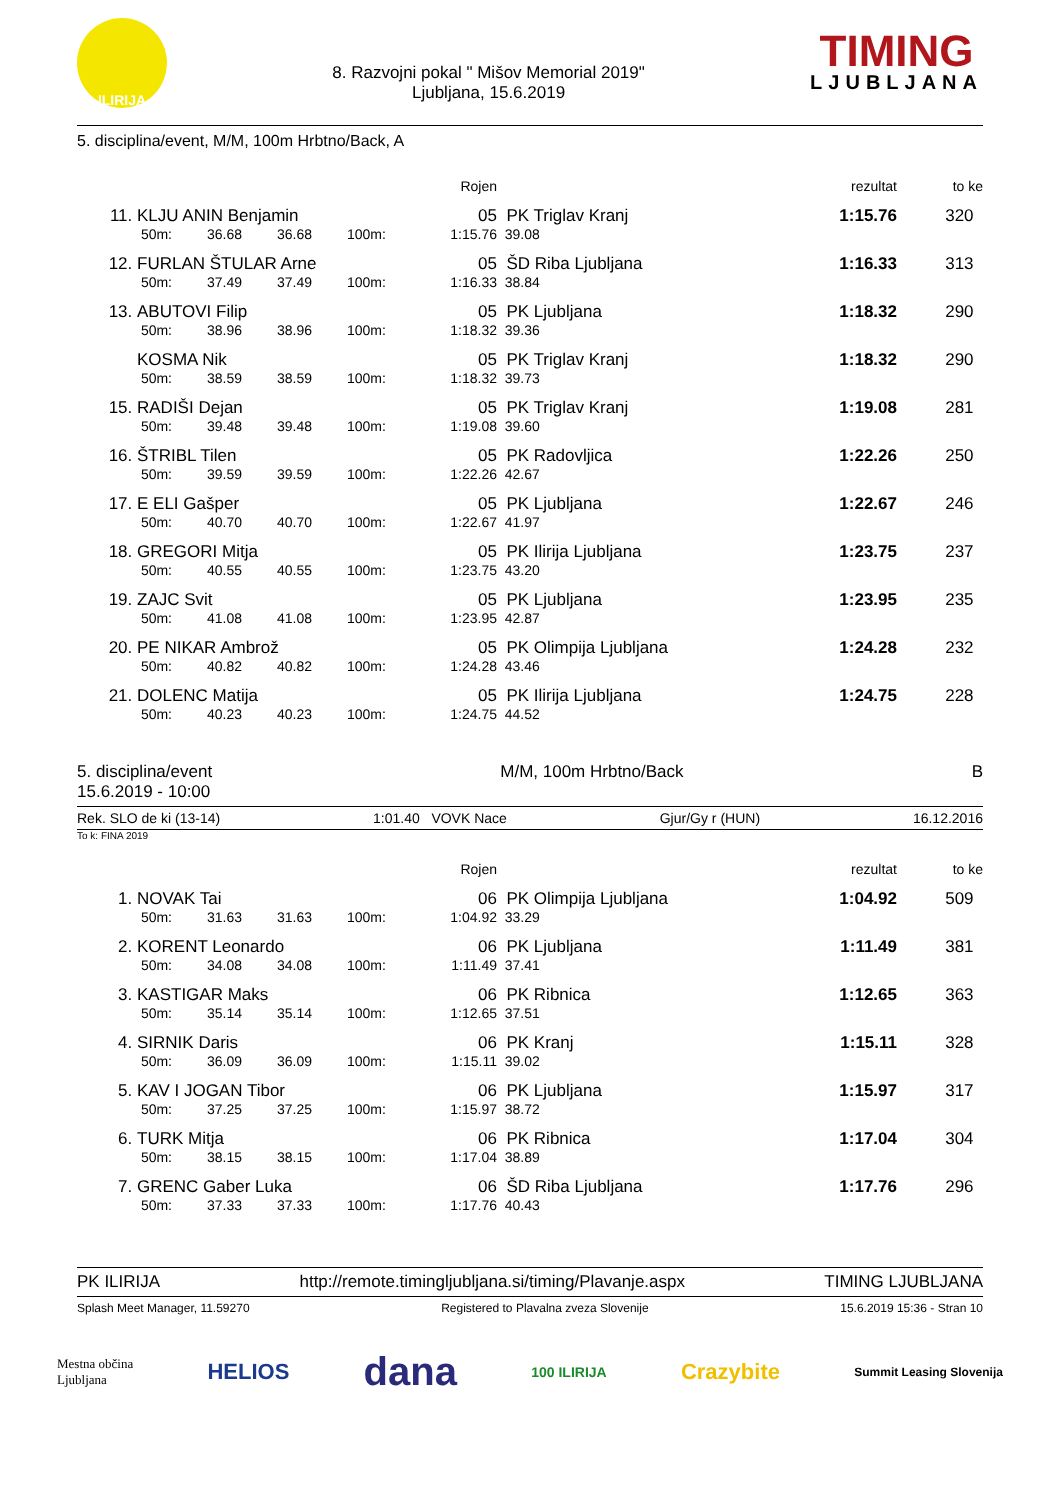ILIRIJA
8. Razvojni pokal " Mišov Memorial 2019"
Ljubljana, 15.6.2019
TIMING
LJUBLJANA
5. disciplina/event, M/M, 100m Hrbtno/Back, A
| | | | | | Rojen | | rezultat | to ke |
| --- | --- | --- | --- | --- | --- | --- | --- | --- |
| 11. | KLJU ANIN Benjamin | | | | 05 | PK Triglav Kranj | 1:15.76 | 320 |
| | 50m: | 36.68 | 36.68 | 100m: | 1:15.76 | 39.08 | | |
| 12. | FURLAN ŠTULAR Arne | | | | 05 | ŠD Riba Ljubljana | 1:16.33 | 313 |
| | 50m: | 37.49 | 37.49 | 100m: | 1:16.33 | 38.84 | | |
| 13. | ABUTOVI Filip | | | | 05 | PK Ljubljana | 1:18.32 | 290 |
| | 50m: | 38.96 | 38.96 | 100m: | 1:18.32 | 39.36 | | |
| | KOSMA Nik | | | | 05 | PK Triglav Kranj | 1:18.32 | 290 |
| | 50m: | 38.59 | 38.59 | 100m: | 1:18.32 | 39.73 | | |
| 15. | RADIŠI Dejan | | | | 05 | PK Triglav Kranj | 1:19.08 | 281 |
| | 50m: | 39.48 | 39.48 | 100m: | 1:19.08 | 39.60 | | |
| 16. | ŠTRIBL Tilen | | | | 05 | PK Radovljica | 1:22.26 | 250 |
| | 50m: | 39.59 | 39.59 | 100m: | 1:22.26 | 42.67 | | |
| 17. | E ELI Gašper | | | | 05 | PK Ljubljana | 1:22.67 | 246 |
| | 50m: | 40.70 | 40.70 | 100m: | 1:22.67 | 41.97 | | |
| 18. | GREGORI Mitja | | | | 05 | PK Ilirija Ljubljana | 1:23.75 | 237 |
| | 50m: | 40.55 | 40.55 | 100m: | 1:23.75 | 43.20 | | |
| 19. | ZAJC Svit | | | | 05 | PK Ljubljana | 1:23.95 | 235 |
| | 50m: | 41.08 | 41.08 | 100m: | 1:23.95 | 42.87 | | |
| 20. | PE NIKAR Ambrož | | | | 05 | PK Olimpija Ljubljana | 1:24.28 | 232 |
| | 50m: | 40.82 | 40.82 | 100m: | 1:24.28 | 43.46 | | |
| 21. | DOLENC Matija | | | | 05 | PK Ilirija Ljubljana | 1:24.75 | 228 |
| | 50m: | 40.23 | 40.23 | 100m: | 1:24.75 | 44.52 | | |
5. disciplina/event
15.6.2019 - 10:00
M/M, 100m Hrbtno/Back B
Rek. SLO de ki (13-14) 1:01.40 VOVK Nace Gjur/Gy r (HUN) 16.12.2016
To k: FINA 2019
| | | | | | Rojen | | rezultat | to ke |
| --- | --- | --- | --- | --- | --- | --- | --- | --- |
| 1. | NOVAK Tai | | | | 06 | PK Olimpija Ljubljana | 1:04.92 | 509 |
| | 50m: | 31.63 | 31.63 | 100m: | 1:04.92 | 33.29 | | |
| 2. | KORENT Leonardo | | | | 06 | PK Ljubljana | 1:11.49 | 381 |
| | 50m: | 34.08 | 34.08 | 100m: | 1:11.49 | 37.41 | | |
| 3. | KASTIGAR Maks | | | | 06 | PK Ribnica | 1:12.65 | 363 |
| | 50m: | 35.14 | 35.14 | 100m: | 1:12.65 | 37.51 | | |
| 4. | SIRNIK Daris | | | | 06 | PK Kranj | 1:15.11 | 328 |
| | 50m: | 36.09 | 36.09 | 100m: | 1:15.11 | 39.02 | | |
| 5. | KAV I JOGAN Tibor | | | | 06 | PK Ljubljana | 1:15.97 | 317 |
| | 50m: | 37.25 | 37.25 | 100m: | 1:15.97 | 38.72 | | |
| 6. | TURK Mitja | | | | 06 | PK Ribnica | 1:17.04 | 304 |
| | 50m: | 38.15 | 38.15 | 100m: | 1:17.04 | 38.89 | | |
| 7. | GRENC Gaber Luka | | | | 06 | ŠD Riba Ljubljana | 1:17.76 | 296 |
| | 50m: | 37.33 | 37.33 | 100m: | 1:17.76 | 40.43 | | |
PK ILIRIJA http://remote.timingljubljana.si/timing/Plavanje.aspx TIMING LJUBLJANA
Splash Meet Manager, 11.59270 Registered to Plavalna zveza Slovenije 15.6.2019 15:36 - Stran 10
Mestna občina
Ljubljana HELIOS dana 100 ILIRIJA Crazybite Summit Leasing Slovenija